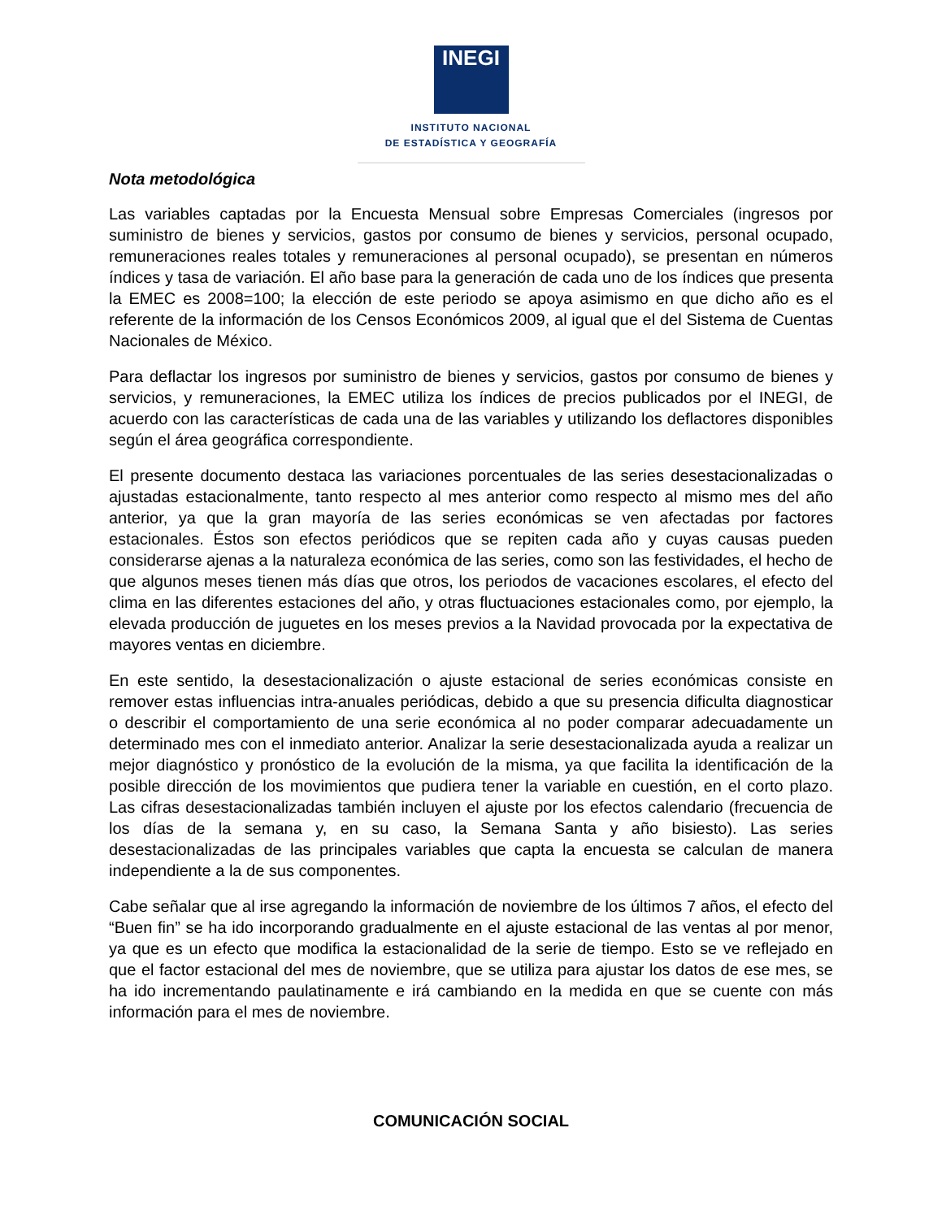INEGI
INSTITUTO NACIONAL
DE ESTADÍSTICA Y GEOGRAFÍA
Nota metodológica
Las variables captadas por la Encuesta Mensual sobre Empresas Comerciales (ingresos por suministro de bienes y servicios, gastos por consumo de bienes y servicios, personal ocupado, remuneraciones reales totales y remuneraciones al personal ocupado), se presentan en números índices y tasa de variación. El año base para la generación de cada uno de los índices que presenta la EMEC es 2008=100; la elección de este periodo se apoya asimismo en que dicho año es el referente de la información de los Censos Económicos 2009, al igual que el del Sistema de Cuentas Nacionales de México.
Para deflactar los ingresos por suministro de bienes y servicios, gastos por consumo de bienes y servicios, y remuneraciones, la EMEC utiliza los índices de precios publicados por el INEGI, de acuerdo con las características de cada una de las variables y utilizando los deflactores disponibles según el área geográfica correspondiente.
El presente documento destaca las variaciones porcentuales de las series desestacionalizadas o ajustadas estacionalmente, tanto respecto al mes anterior como respecto al mismo mes del año anterior, ya que la gran mayoría de las series económicas se ven afectadas por factores estacionales. Éstos son efectos periódicos que se repiten cada año y cuyas causas pueden considerarse ajenas a la naturaleza económica de las series, como son las festividades, el hecho de que algunos meses tienen más días que otros, los periodos de vacaciones escolares, el efecto del clima en las diferentes estaciones del año, y otras fluctuaciones estacionales como, por ejemplo, la elevada producción de juguetes en los meses previos a la Navidad provocada por la expectativa de mayores ventas en diciembre.
En este sentido, la desestacionalización o ajuste estacional de series económicas consiste en remover estas influencias intra-anuales periódicas, debido a que su presencia dificulta diagnosticar o describir el comportamiento de una serie económica al no poder comparar adecuadamente un determinado mes con el inmediato anterior. Analizar la serie desestacionalizada ayuda a realizar un mejor diagnóstico y pronóstico de la evolución de la misma, ya que facilita la identificación de la posible dirección de los movimientos que pudiera tener la variable en cuestión, en el corto plazo. Las cifras desestacionalizadas también incluyen el ajuste por los efectos calendario (frecuencia de los días de la semana y, en su caso, la Semana Santa y año bisiesto). Las series desestacionalizadas de las principales variables que capta la encuesta se calculan de manera independiente a la de sus componentes.
Cabe señalar que al irse agregando la información de noviembre de los últimos 7 años, el efecto del “Buen fin” se ha ido incorporando gradualmente en el ajuste estacional de las ventas al por menor, ya que es un efecto que modifica la estacionalidad de la serie de tiempo. Esto se ve reflejado en que el factor estacional del mes de noviembre, que se utiliza para ajustar los datos de ese mes, se ha ido incrementando paulatinamente e irá cambiando en la medida en que se cuente con más información para el mes de noviembre.
COMUNICACIÓN SOCIAL